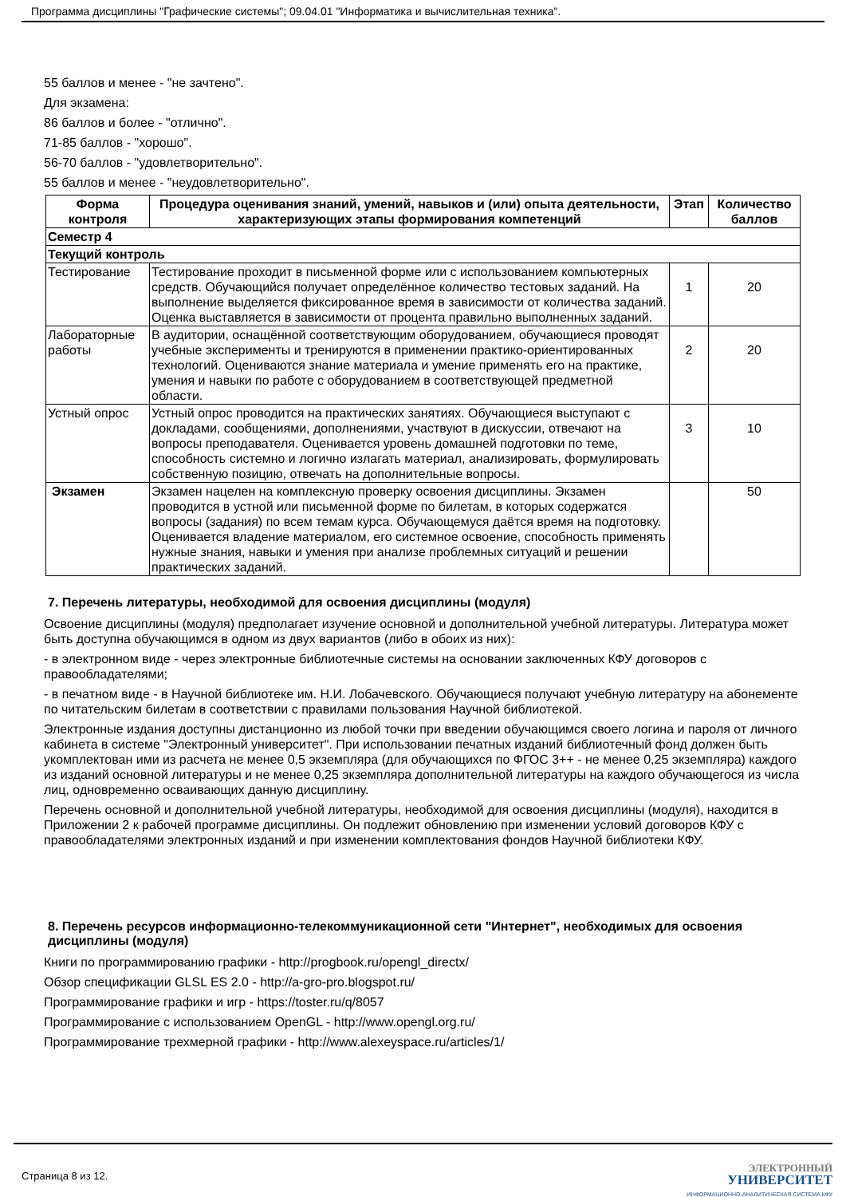Программа дисциплины "Графические системы"; 09.04.01 "Информатика и вычислительная техника".
55 баллов и менее - "не зачтено".
Для экзамена:
86 баллов и более - "отлично".
71-85 баллов - "хорошо".
56-70 баллов - "удовлетворительно".
55 баллов и менее - "неудовлетворительно".
| Форма контроля | Процедура оценивания знаний, умений, навыков и (или) опыта деятельности, характеризующих этапы формирования компетенций | Этап | Количество баллов |
| --- | --- | --- | --- |
| Семестр 4 | | | |
| Текущий контроль | | | |
| Тестирование | Тестирование проходит в письменной форме или с использованием компьютерных средств. Обучающийся получает определённое количество тестовых заданий. На выполнение выделяется фиксированное время в зависимости от количества заданий. Оценка выставляется в зависимости от процента правильно выполненных заданий. | 1 | 20 |
| Лабораторные работы | В аудитории, оснащённой соответствующим оборудованием, обучающиеся проводят учебные эксперименты и тренируются в применении практико-ориентированных технологий. Оцениваются знание материала и умение применять его на практике, умения и навыки по работе с оборудованием в соответствующей предметной области. | 2 | 20 |
| Устный опрос | Устный опрос проводится на практических занятиях. Обучающиеся выступают с докладами, сообщениями, дополнениями, участвуют в дискуссии, отвечают на вопросы преподавателя. Оценивается уровень домашней подготовки по теме, способность системно и логично излагать материал, анализировать, формулировать собственную позицию, отвечать на дополнительные вопросы. | 3 | 10 |
| Экзамен | Экзамен нацелен на комплексную проверку освоения дисциплины. Экзамен проводится в устной или письменной форме по билетам, в которых содержатся вопросы (задания) по всем темам курса. Обучающемуся даётся время на подготовку. Оценивается владение материалом, его системное освоение, способность применять нужные знания, навыки и умения при анализе проблемных ситуаций и решении практических заданий. | | 50 |
7. Перечень литературы, необходимой для освоения дисциплины (модуля)
Освоение дисциплины (модуля) предполагает изучение основной и дополнительной учебной литературы. Литература может быть доступна обучающимся в одном из двух вариантов (либо в обоих из них):
- в электронном виде - через электронные библиотечные системы на основании заключенных КФУ договоров с правообладателями;
- в печатном виде - в Научной библиотеке им. Н.И. Лобачевского. Обучающиеся получают учебную литературу на абонементе по читательским билетам в соответствии с правилами пользования Научной библиотекой.
Электронные издания доступны дистанционно из любой точки при введении обучающимся своего логина и пароля от личного кабинета в системе "Электронный университет". При использовании печатных изданий библиотечный фонд должен быть укомплектован ими из расчета не менее 0,5 экземпляра (для обучающихся по ФГОС 3++ - не менее 0,25 экземпляра) каждого из изданий основной литературы и не менее 0,25 экземпляра дополнительной литературы на каждого обучающегося из числа лиц, одновременно осваивающих данную дисциплину.
Перечень основной и дополнительной учебной литературы, необходимой для освоения дисциплины (модуля), находится в Приложении 2 к рабочей программе дисциплины. Он подлежит обновлению при изменении условий договоров КФУ с правообладателями электронных изданий и при изменении комплектования фондов Научной библиотеки КФУ.
8. Перечень ресурсов информационно-телекоммуникационной сети "Интернет", необходимых для освоения дисциплины (модуля)
Книги по программированию графики - http://progbook.ru/opengl_directx/
Обзор спецификации GLSL ES 2.0 - http://a-gro-pro.blogspot.ru/
Программирование графики и игр - https://toster.ru/q/8057
Программирование с использованием OpenGL - http://www.opengl.org.ru/
Программирование трехмерной графики - http://www.alexeyspace.ru/articles/1/
Страница 8 из 12.
ЭЛЕКТРОННЫЙ
УНИВЕРСИТЕТ
ИНФОРМАЦИОННО-АНАЛИТИЧЕСКАЯ СИСТЕМА КФУ